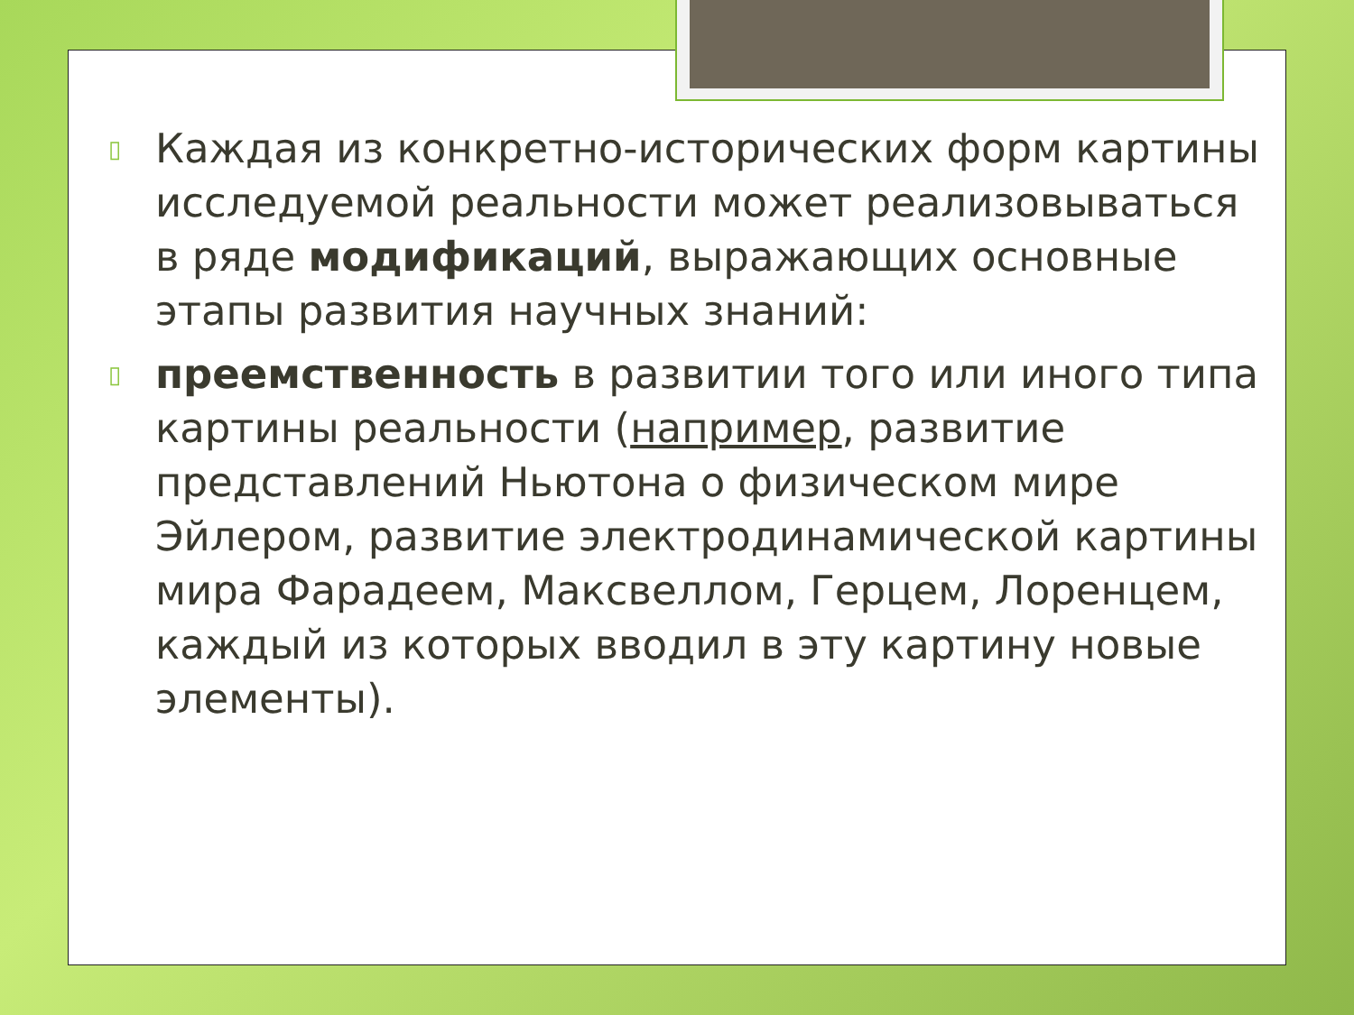▯
Каждая из конкретно-исторических форм картины исследуемой реальности может реализовываться в ряде модификаций, выражающих основные этапы развития научных знаний:
▯
преемственность в развитии того или иного типа картины реальности (например, развитие представлений Ньютона о физическом мире Эйлером, развитие электродинамической картины мира Фарадеем, Максвеллом, Герцем, Лоренцем, каждый из которых вводил в эту картину новые элементы).